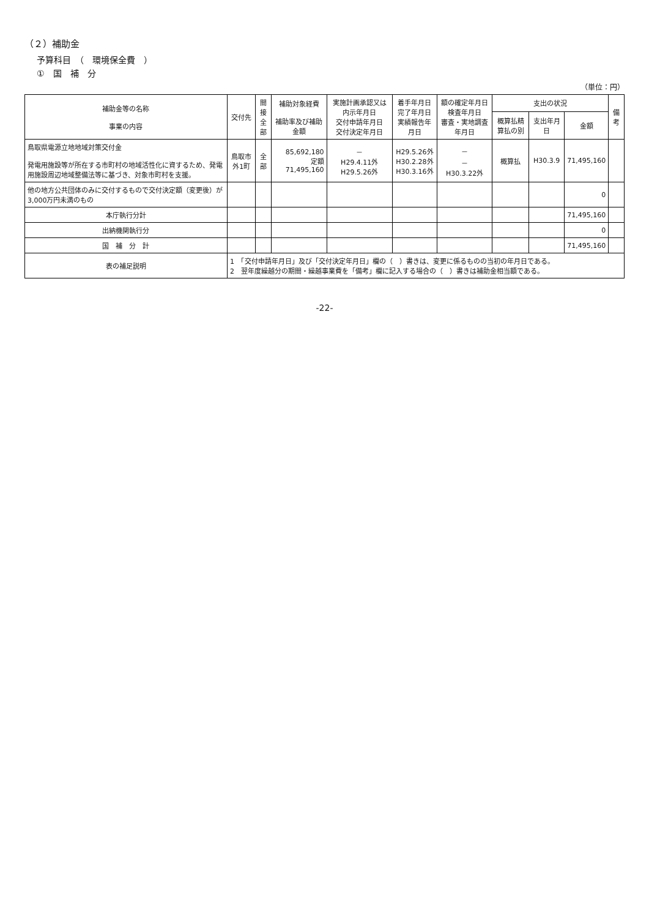（２）補助金
予算科目　（　環境保全費　）
①　国　補　分
（単位：円）
| 補助金等の名称 事業の内容 | 交付先 | 間接 全部 | 補助対象経費 補助率及び補助金額 | 実施計画承認又は内示年月日 交付申請年月日 交付決定年月日 | 着手年月日 完了年月日 実績報告年月日 | 額の確定年月日 検査年月日 審査・実地調査年月日 | 支出の状況 | | | 備考 |
| --- | --- | --- | --- | --- | --- | --- | --- | --- | --- | --- |
| | | | | | | | 概算払精算払の別 | 支出年月日 | 金額 | |
| 鳥取県電源立地地域対策交付金 発電用施設等が所在する市町村の地域活性化に資するため、発電用施設周辺地域整備法等に基づき、対象市町村を支援。 | 鳥取市外1町 | 全部 | 85,692,180 定額 71,495,160 | － H29.4.11外 H29.5.26外 | H29.5.26外 H30.2.28外 H30.3.16外 | － － H30.3.22外 | 概算払 | H30.3.9 | 71,495,160 | |
| 他の地方公共団体のみに交付するもので交付決定額（変更後）が3,000万円未満のもの | | | | | | | | | 0 | |
| 本庁執行分計 | | | | | | | | | 71,495,160 | |
| 出納機関執行分 | | | | | | | | | 0 | |
| 国 補 分 計 | | | | | | | | | 71,495,160 | |
| 表の補足説明 | 1 「交付申請年月日」及び「交付決定年月日」欄の（ ）書きは、変更に係るものの当初の年月日である。 2 翌年度繰越分の期間・繰越事業費を「備考」欄に記入する場合の（ ）書きは補助金相当額である。 | | | | | | | | | |
-22-